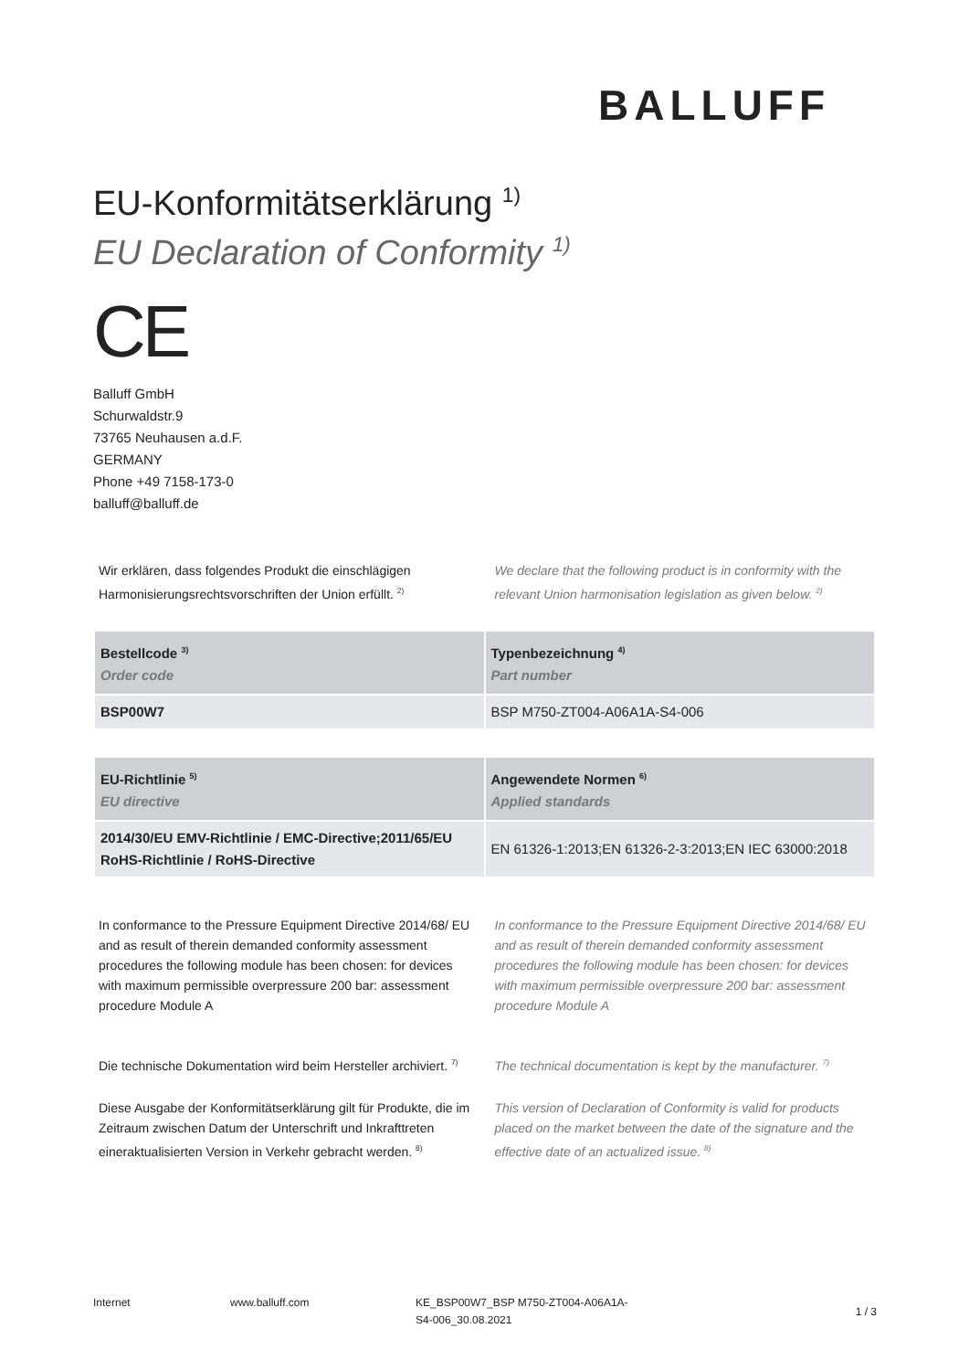BALLUFF
EU-Konformitätserklärung <sup>1)</sup>
EU Declaration of Conformity <sup>1)</sup>
CE
Balluff GmbH
Schurwaldstr.9
73765 Neuhausen a.d.F.
GERMANY
Phone +49 7158-173-0
balluff@balluff.de
Wir erklären, dass folgendes Produkt die einschlägigen Harmonisierungsrechtsvorschriften der Union erfüllt. <sup>2)</sup>
We declare that the following product is in conformity with the relevant Union harmonisation legislation as given below. <sup>2)</sup>
| Bestellcode <sup>3)</sup> Order code | Typenbezeichnung <sup>4)</sup> Part number |
| --- | --- |
| BSP00W7 | BSP M750-ZT004-A06A1A-S4-006 |
| EU-Richtlinie <sup>5)</sup> EU directive | Angewendete Normen <sup>6)</sup> Applied standards |
| --- | --- |
| 2014/30/EU EMV-Richtlinie / EMC-Directive;2011/65/EU RoHS-Richtlinie / RoHS-Directive | EN 61326-1:2013;EN 61326-2-3:2013;EN IEC 63000:2018 |
In conformance to the Pressure Equipment Directive 2014/68/ EU and as result of therein demanded conformity assessment procedures the following module has been chosen: for devices with maximum permissible overpressure 200 bar: assessment procedure Module A
In conformance to the Pressure Equipment Directive 2014/68/ EU and as result of therein demanded conformity assessment procedures the following module has been chosen: for devices with maximum permissible overpressure 200 bar: assessment procedure Module A
Die technische Dokumentation wird beim Hersteller archiviert. <sup>7)</sup>
The technical documentation is kept by the manufacturer. <sup>7)</sup>
Diese Ausgabe der Konformitätserklärung gilt für Produkte, die im Zeitraum zwischen Datum der Unterschrift und Inkrafttreten eineraktualisierten Version in Verkehr gebracht werden. <sup>8)</sup>
This version of Declaration of Conformity is valid for products placed on the market between the date of the signature and the effective date of an actualized issue. <sup>8)</sup>
Internet www.balluff.com KE_BSP00W7_BSP M750-ZT004-A06A1A-S4-006_30.08.2021
1 / 3